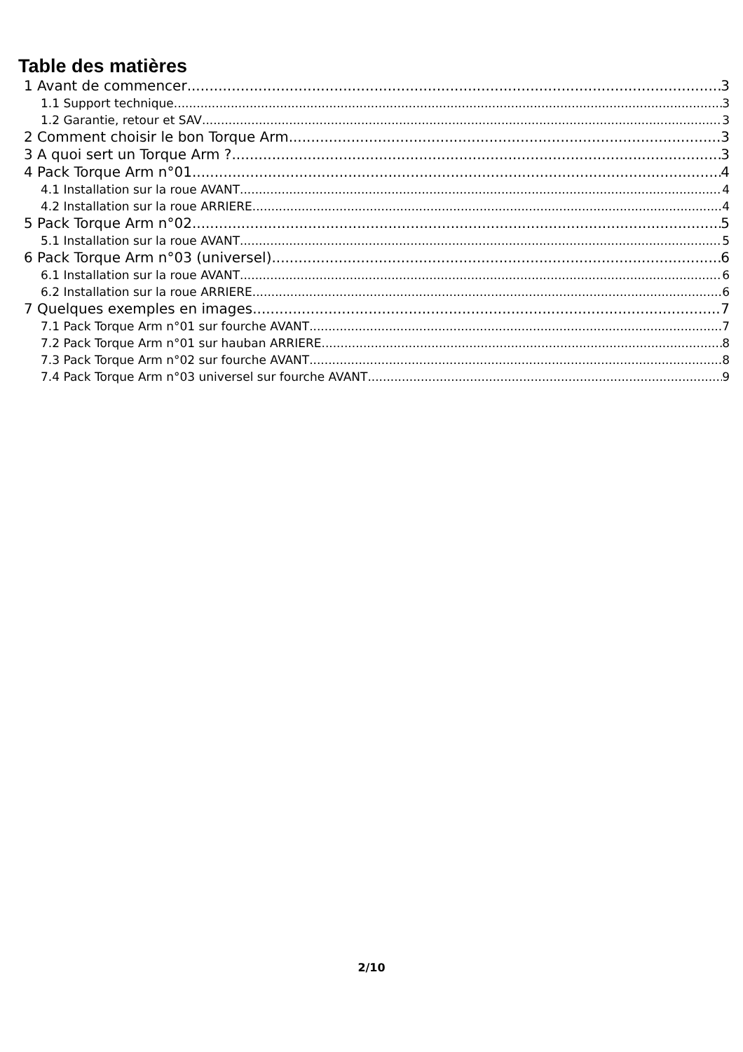Table des matières
1 Avant de commencer 3
1.1 Support technique 3
1.2 Garantie, retour et SAV 3
2 Comment choisir le bon Torque Arm 3
3 A quoi sert un Torque Arm ? 3
4 Pack Torque Arm n°01 4
4.1 Installation sur la roue AVANT 4
4.2 Installation sur la roue ARRIERE 4
5 Pack Torque Arm n°02 5
5.1 Installation sur la roue AVANT 5
6 Pack Torque Arm n°03 (universel) 6
6.1 Installation sur la roue AVANT 6
6.2 Installation sur la roue ARRIERE 6
7 Quelques exemples en images 7
7.1 Pack Torque Arm n°01 sur fourche AVANT 7
7.2 Pack Torque Arm n°01 sur hauban ARRIERE 8
7.3 Pack Torque Arm n°02 sur fourche AVANT 8
7.4 Pack Torque Arm n°03 universel sur fourche AVANT 9
2/10